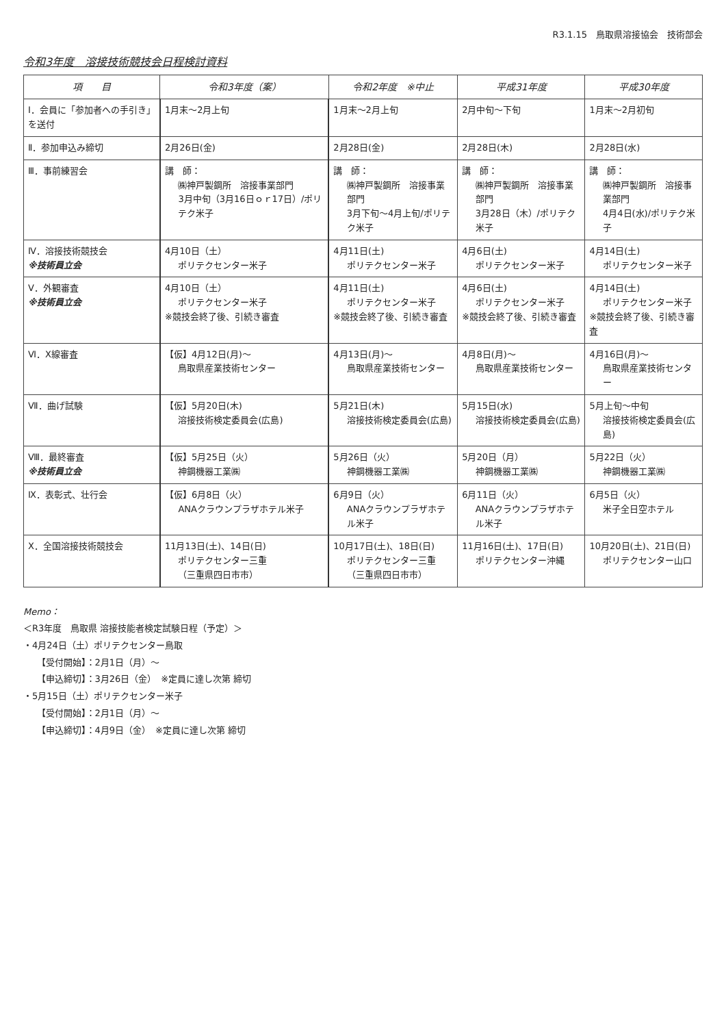R3.1.15　鳥取県溶接協会　技術部会
令和3年度　溶接技術競技会日程検討資料
| 項 目 | 令和3年度（案） | 令和2年度 ※中止 | 平成31年度 | 平成30年度 |
| --- | --- | --- | --- | --- |
| Ⅰ．会員に「参加者への手引き」を送付 | 1月末～2月上旬 | 1月末～2月上旬 | 2月中旬～下旬 | 1月末～2月初旬 |
| Ⅱ．参加申込み締切 | 2月26日(金) | 2月28日(金) | 2月28日(木) | 2月28日(水) |
| Ⅲ．事前練習会 | 講 師： ㈱神戸製鋼所 溶接事業部門 3月中旬（3月16日ｏｒ17日）/ポリテク米子 | 講 師： ㈱神戸製鋼所 溶接事業部門 3月下旬～4月上旬/ポリテク米子 | 講 師： ㈱神戸製鋼所 溶接事業部門 3月28日（木）/ポリテク米子 | 講 師： ㈱神戸製鋼所 溶接事業部門 4月4日(水)/ポリテク米子 |
| Ⅳ．溶接技術競技会 ※技術員立会 | 4月10日（土） ポリテクセンター米子 | 4月11日(土) ポリテクセンター米子 | 4月6日(土) ポリテクセンター米子 | 4月14日(土) ポリテクセンター米子 |
| Ⅴ．外観審査 ※技術員立会 | 4月10日（土） ポリテクセンター米子 ※競技会終了後、引続き審査 | 4月11日(土) ポリテクセンター米子 ※競技会終了後、引続き審査 | 4月6日(土) ポリテクセンター米子 ※競技会終了後、引続き審査 | 4月14日(土) ポリテクセンター米子 ※競技会終了後、引続き審査 |
| Ⅵ．X線審査 | 【仮】4月12日(月)～ 鳥取県産業技術センター | 4月13日(月)～ 鳥取県産業技術センター | 4月8日(月)～ 鳥取県産業技術センター | 4月16日(月)～ 鳥取県産業技術センター |
| Ⅶ．曲げ試験 | 【仮】5月20日(木) 溶接技術検定委員会(広島) | 5月21日(木) 溶接技術検定委員会(広島) | 5月15日(水) 溶接技術検定委員会(広島) | 5月上旬～中旬 溶接技術検定委員会(広島) |
| Ⅷ．最終審査 ※技術員立会 | 【仮】5月25日（火） 神鋼機器工業㈱ | 5月26日（火） 神鋼機器工業㈱ | 5月20日（月） 神鋼機器工業㈱ | 5月22日（火） 神鋼機器工業㈱ |
| Ⅸ．表彰式、壮行会 | 【仮】6月8日（火） ANAクラウンプラザホテル米子 | 6月9日（火） ANAクラウンプラザホテル米子 | 6月11日（火） ANAクラウンプラザホテル米子 | 6月5日（火） 米子全日空ホテル |
| Ⅹ．全国溶接技術競技会 | 11月13日(土)、14日(日) ポリテクセンター三重 （三重県四日市市） | 10月17日(土)、18日(日) ポリテクセンター三重 （三重県四日市市） | 11月16日(土)、17日(日) ポリテクセンター沖縄 | 10月20日(土)、21日(日) ポリテクセンター山口 |
Memo：
＜R3年度　鳥取県 溶接技能者検定試験日程（予定）＞
・4月24日（土）ポリテクセンター鳥取
【受付開始】：2月1日（月）～
【申込締切】：3月26日（金）　※定員に達し次第 締切
・5月15日（土）ポリテクセンター米子
【受付開始】：2月1日（月）～
【申込締切】：4月9日（金）　※定員に達し次第 締切